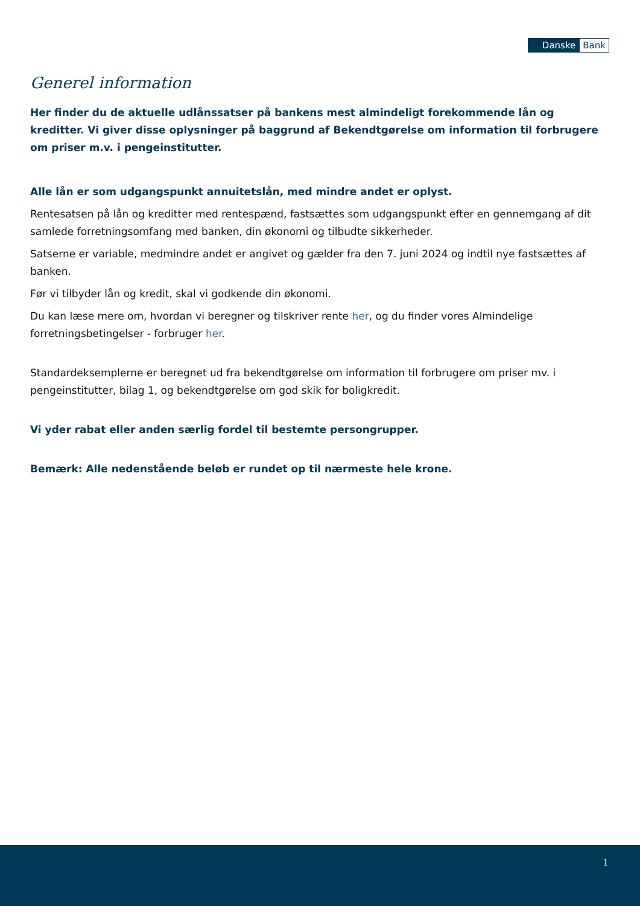Danske Bank
Generel information
Her finder du de aktuelle udlånssatser på bankens mest almindeligt forekommende lån og kreditter. Vi giver disse oplysninger på baggrund af Bekendtgørelse om information til forbrugere om priser m.v. i pengeinstitutter.
Alle lån er som udgangspunkt annuitetslån, med mindre andet er oplyst.
Rentesatsen på lån og kreditter med rentespænd, fastsættes som udgangspunkt efter en gennemgang af dit samlede forretningsomfang med banken, din økonomi og tilbudte sikkerheder.
Satserne er variable, medmindre andet er angivet og gælder fra den 7. juni 2024 og indtil nye fastsættes af banken.
Før vi tilbyder lån og kredit, skal vi godkende din økonomi.
Du kan læse mere om, hvordan vi beregner og tilskriver rente her, og du finder vores Almindelige forretningsbetingelser - forbruger her.
Standardeksemplerne er beregnet ud fra bekendtgørelse om information til forbrugere om priser mv. i pengeinstitutter, bilag 1, og bekendtgørelse om god skik for boligkredit.
Vi yder rabat eller anden særlig fordel til bestemte persongrupper.
Bemærk: Alle nedenstående beløb er rundet op til nærmeste hele krone.
1